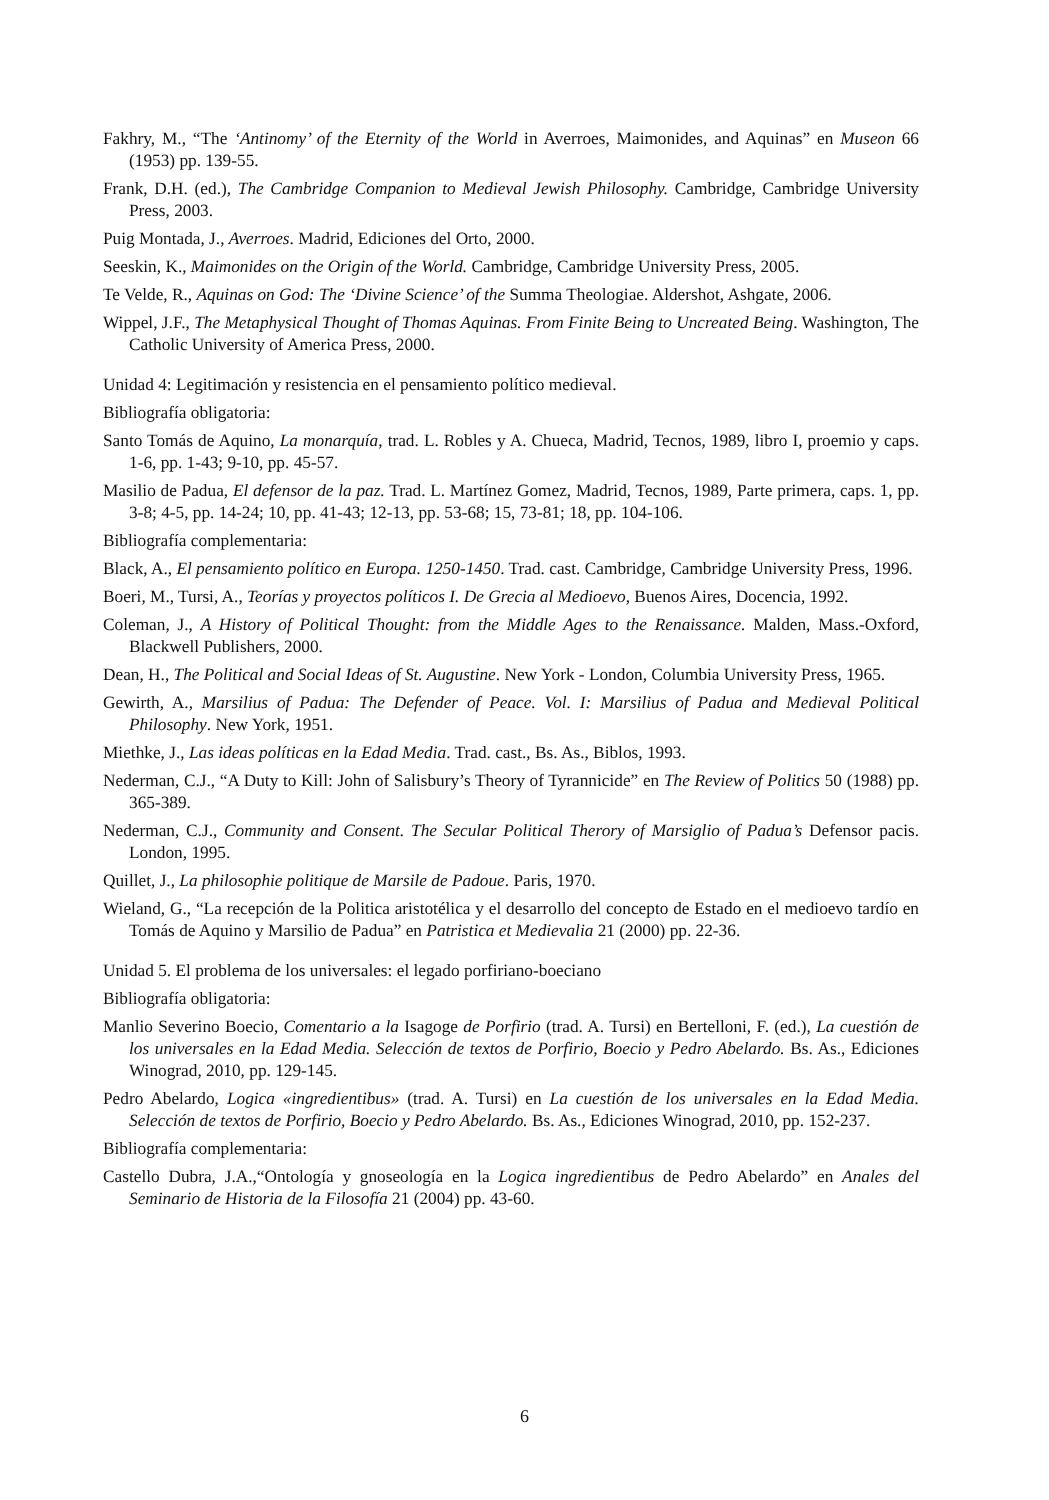Fakhry, M., “The ‘Antinomy’ of the Eternity of the World in Averroes, Maimonides, and Aquinas” en Museon 66 (1953) pp. 139-55.
Frank, D.H. (ed.), The Cambridge Companion to Medieval Jewish Philosophy. Cambridge, Cambridge University Press, 2003.
Puig Montada, J., Averroes. Madrid, Ediciones del Orto, 2000.
Seeskin, K., Maimonides on the Origin of the World. Cambridge, Cambridge University Press, 2005.
Te Velde, R., Aquinas on God: The ‘Divine Science’ of the Summa Theologiae. Aldershot, Ashgate, 2006.
Wippel, J.F., The Metaphysical Thought of Thomas Aquinas. From Finite Being to Uncreated Being. Washington, The Catholic University of America Press, 2000.
Unidad 4: Legitimación y resistencia en el pensamiento político medieval.
Bibliografía obligatoria:
Santo Tomás de Aquino, La monarquía, trad. L. Robles y A. Chueca, Madrid, Tecnos, 1989, libro I, proemio y caps. 1-6, pp. 1-43; 9-10, pp. 45-57.
Masilio de Padua, El defensor de la paz. Trad. L. Martínez Gomez, Madrid, Tecnos, 1989, Parte primera, caps. 1, pp. 3-8; 4-5, pp. 14-24; 10, pp. 41-43; 12-13, pp. 53-68; 15, 73-81; 18, pp. 104-106.
Bibliografía complementaria:
Black, A., El pensamiento político en Europa. 1250-1450. Trad. cast. Cambridge, Cambridge University Press, 1996.
Boeri, M., Tursi, A., Teorías y proyectos políticos I. De Grecia al Medioevo, Buenos Aires, Docencia, 1992.
Coleman, J., A History of Political Thought: from the Middle Ages to the Renaissance. Malden, Mass.-Oxford, Blackwell Publishers, 2000.
Dean, H., The Political and Social Ideas of St. Augustine. New York - London, Columbia University Press, 1965.
Gewirth, A., Marsilius of Padua: The Defender of Peace. Vol. I: Marsilius of Padua and Medieval Political Philosophy. New York, 1951.
Miethke, J., Las ideas políticas en la Edad Media. Trad. cast., Bs. As., Biblos, 1993.
Nederman, C.J., “A Duty to Kill: John of Salisbury’s Theory of Tyrannicide” en The Review of Politics 50 (1988) pp. 365-389.
Nederman, C.J., Community and Consent. The Secular Political Therory of Marsiglio of Padua’s Defensor pacis. London, 1995.
Quillet, J., La philosophie politique de Marsile de Padoue. Paris, 1970.
Wieland, G., “La recepción de la Politica aristotélica y el desarrollo del concepto de Estado en el medioevo tardío en Tomás de Aquino y Marsilio de Padua” en Patristica et Medievalia 21 (2000) pp. 22-36.
Unidad 5. El problema de los universales: el legado porfiriano-boeciano
Bibliografía obligatoria:
Manlio Severino Boecio, Comentario a la Isagoge de Porfirio (trad. A. Tursi) en Bertelloni, F. (ed.), La cuestión de los universales en la Edad Media. Selección de textos de Porfirio, Boecio y Pedro Abelardo. Bs. As., Ediciones Winograd, 2010, pp. 129-145.
Pedro Abelardo, Logica «ingredientibus» (trad. A. Tursi) en La cuestión de los universales en la Edad Media. Selección de textos de Porfirio, Boecio y Pedro Abelardo. Bs. As., Ediciones Winograd, 2010, pp. 152-237.
Bibliografía complementaria:
Castello Dubra, J.A.,“Ontología y gnoseología en la Logica ingredientibus de Pedro Abelardo” en Anales del Seminario de Historia de la Filosofía 21 (2004) pp. 43-60.
6